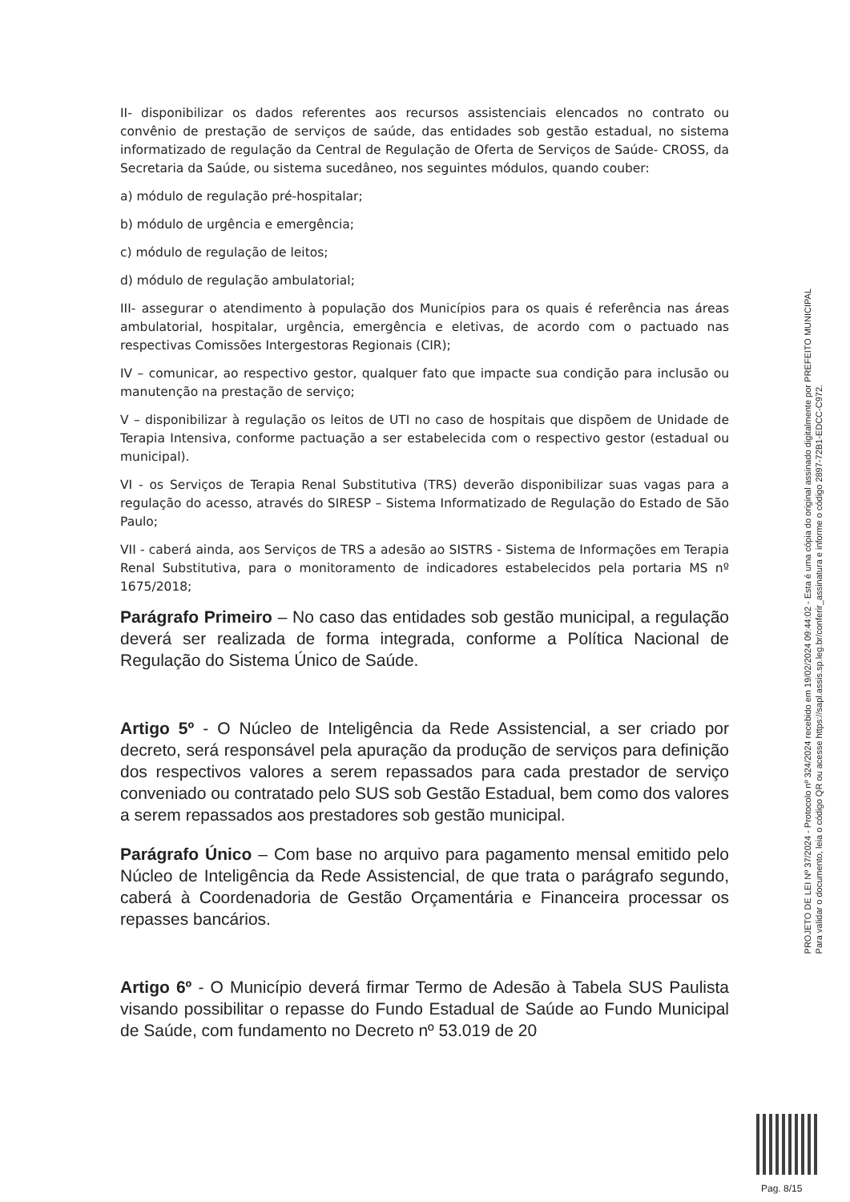II- disponibilizar os dados referentes aos recursos assistenciais elencados no contrato ou convênio de prestação de serviços de saúde, das entidades sob gestão estadual, no sistema informatizado de regulação da Central de Regulação de Oferta de Serviços de Saúde- CROSS, da Secretaria da Saúde, ou sistema sucedâneo, nos seguintes módulos, quando couber:
a) módulo de regulação pré-hospitalar;
b) módulo de urgência e emergência;
c) módulo de regulação de leitos;
d) módulo de regulação ambulatorial;
III- assegurar o atendimento à população dos Municípios para os quais é referência nas áreas ambulatorial, hospitalar, urgência, emergência e eletivas, de acordo com o pactuado nas respectivas Comissões Intergestoras Regionais (CIR);
IV – comunicar, ao respectivo gestor, qualquer fato que impacte sua condição para inclusão ou manutenção na prestação de serviço;
V – disponibilizar à regulação os leitos de UTI no caso de hospitais que dispõem de Unidade de Terapia Intensiva, conforme pactuação a ser estabelecida com o respectivo gestor (estadual ou municipal).
VI - os Serviços de Terapia Renal Substitutiva (TRS) deverão disponibilizar suas vagas para a regulação do acesso, através do SIRESP – Sistema Informatizado de Regulação do Estado de São Paulo;
VII - caberá ainda, aos Serviços de TRS a adesão ao SISTRS - Sistema de Informações em Terapia Renal Substitutiva, para o monitoramento de indicadores estabelecidos pela portaria MS nº 1675/2018;
Parágrafo Primeiro – No caso das entidades sob gestão municipal, a regulação deverá ser realizada de forma integrada, conforme a Política Nacional de Regulação do Sistema Único de Saúde.
Artigo 5º - O Núcleo de Inteligência da Rede Assistencial, a ser criado por decreto, será responsável pela apuração da produção de serviços para definição dos respectivos valores a serem repassados para cada prestador de serviço conveniado ou contratado pelo SUS sob Gestão Estadual, bem como dos valores a serem repassados aos prestadores sob gestão municipal.
Parágrafo Único – Com base no arquivo para pagamento mensal emitido pelo Núcleo de Inteligência da Rede Assistencial, de que trata o parágrafo segundo, caberá à Coordenadoria de Gestão Orçamentária e Financeira processar os repasses bancários.
Artigo 6º - O Município deverá firmar Termo de Adesão à Tabela SUS Paulista visando possibilitar o repasse do Fundo Estadual de Saúde ao Fundo Municipal de Saúde, com fundamento no Decreto nº 53.019 de 20
PROJETO DE LEI Nº 37/2024 - Protocolo nº 324/2024 recebido em 19/02/2024 09:44:02 - Esta é uma cópia do original assinado digitalmente por PREFEITO MUNICIPAL
Para validar o documento, leia o código QR ou acesse https://sapl.assis.sp.leg.br/conferir_assinatura e informe o código 2897-72B1-EDCC-C972.
Pag. 8/15